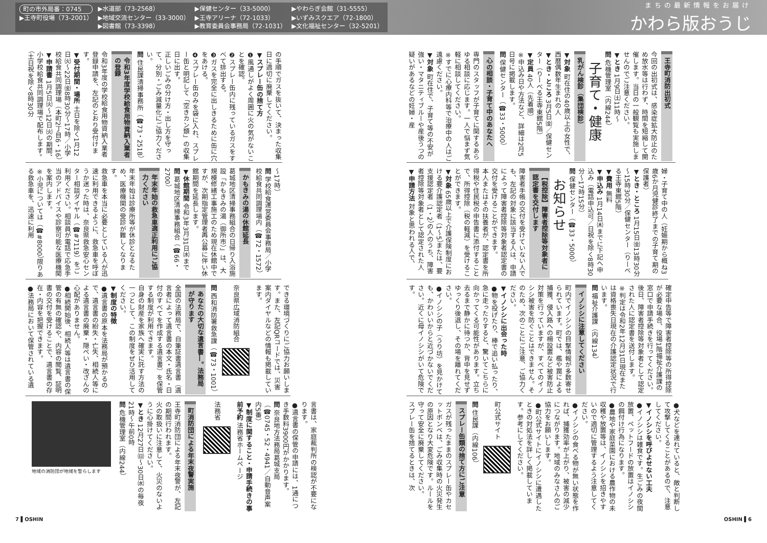町の市外局番：0745 ▶水道部（73-2568） ▶保健センター（33-5000） ▶やわらぎ会館（31-5555） ▶王寺町役場（73-2001） ▶地域交流センター（33-3000） ▶王寺アリーナ（72-1033） ▶いずみスクエア（72-1800） ▶図書館（73-3398） ▶教育委員会事務局（72-1031） ▶文化福祉センター（32-5201）
まちの最新情報をお届け
かわら版おうじ
王寺町消防出初式
今回の出初式は、感染症拡大防止のため放水等は行わず、時間を短縮して開催します。当日の一般観覧も実施しませんのでご注意ください。
▼とき 1月9日㈯11時～
問 危機管理室（内線244）
子育て・健康
乳がん検診（集団検診）
▼対象 町在住の40歳以上の女性で、西暦偶数年生まれの人
▼とき・ところ 3月5日㈮／保健センター（りーべる王寺東館5階）
▼定員 40人（先着順）
※申込み日や方法など、詳細は2月5日号に掲載します。
問 保健センター（☎33・5000）
心の相談・子育て中のあなたへ
専門のスタッフが子育てに関するあらゆる相談に応じます。一人で悩まず気軽に相談してください。
※すでに心療内科等で治療中の人はご遠慮ください。
▼対象 町在住で、子育て等の不安が強い・マタニティブルーや産後うつの疑いがあるなどの妊婦・産
婦・子育て中の人（妊娠期から概ね3歳6か月児健診終了までの子育て期の保護者）
▼とき・ところ 1月15日㈮13時30分～15時30分／保健センター（りーべる王寺東館5階）
▼費用 無料
▼申込み 1月14日㈭までに下記へ申込み（電話申込可／日祝を除く8時30分～17時15分）
問 保健センター（☎33・5000）
お知らせ
【税控除】障害者控除等対象者に認定書を交付します
障害者手帳の交付を受けていない人でも、左記の対象に該当する人は、申請によって障害者控除等対象者認定書の交付を受けることができます。
本人またはその扶養者が、認定書を所得税や住民税の申告書に添付することで、所得控除（税の軽減）を受けることができます。
▼対象 65歳以上で介護保険制度における要介護認定者（1～5）または、要支援認定者（1・2）の人のうち、障害者控除等対象者として認定された人
▼申請方法 対象と思われる人で、
確定申告等で障害者控除等の所得控除が必要な場合、役場1階福祉介護課の窓口で申請手続きを行ってください。後日、障害者控除等対象者として認定された人に認定書を送付します。
※判定は令和2年12月31日現在または資格喪失日現在の介護認定状況で行います。
問 福祉介護課（内線134）
イノシシに注意してください
町内でイノシシの目撃情報が多数寄せられています。町では、檻や罠による捕獲、侵入路への柵設置など被害防止対策を行っていますが、すべてのイノシシ被害を防ぐことはできません。そのため、次のことにご注意、ご協力ください。
▼イノシシに出会った時
●物を投げたり、棒で追い払ったり、急に走ったりすると、驚いてこちらに向かってくる可能性があります。立ち去るまで静かに待つか、背中を見せずゆっくり後退し、その場を離れてください。
●イノシシの子（うり坊）を見かけても、かわいいからと近づかないでください。近くに母イノシシがいて危険です。
●犬などを連れていると、敵と判断して攻撃してくることがあるので、注意してください。
▼イノシシを呼びよせない工夫
●イノシシは雑食です。生ごみの夜間放置、ペットフードの放置はイノシシの餌付け行為になります。
●農地や家庭菜園における農作物の未収穫や放置等は、イノシシを招きやすいので適切に管理するよう注意してください。
●イノシシの食べる物が無い状態を作れば、捕獲効率が上がり、被害の減少につながります。地域のみなさんのご協力をお願いします。
●町公式サイトにイノシシに遭遇したときの対処法を詳しく掲載しています。参考にしてください。
町公式サイト
問 住民課（内線106）
スプレー缶類の捨て方にご注意
ガスが残ったままのスプレー缶やカセットボンベは、ごみ収集時の火災発生の原因となり大変危険です。ルールを守って安全に廃棄してください。
スプレー缶を捨てるときは、次
の手順でガスを抜いて、決まった収集日に適切に廃棄してください。
▼スプレー缶の捨て方
❶風通しがよく周囲に火の気がないことを確認。
❷スプレー缶内に残っているガスをすべて排出する。
❸ガスを完全に出しきるために缶に穴をあける。
❹スプレー缶のみを袋に入れ、スプレー缶と明記して「空きカン類」の収集日に出す。
正しいごみの分け方・出し方を守って、分別・ごみ減量化にご協力ください。
問 住民課清掃事務所（☎73・2518）
令和3年度学校給食用物資納入業者の登録
令和3年度の学校給食用物資納入業者登録申請を、左記のとおり受付けます。
▼受付期間・場所 土日を除く1月12日㈫～22日㈮8時30分～17時／小学校給食共同調理場（本町2丁目6・16）
▼申請書 1月5日㈫～12日㈫の期間、小学校給食共同調理場で配布します。（土日祝を除く8時30分
～17時）
問 学校給食運営委員会事務局／小学校給食共同調理場内（☎72・1572）
かもきみの湯の休館延長
葛城地区清掃事務組合の日帰り入浴施設「かもきみの湯（御所市）」は、大規模修繕工事施工のため現在休館中ですが、次期指定管理者再公募に伴い休館期間を延長します。
▼休館期間 令和3年3月31日㈬まで
問 葛城地区清掃事務組合（☎66・2700）
年末年始の救急車適正利用にご協力ください
年末年始は診療所等が休診となるため、医療機関の受診が難しくなります。
救急車を本当に必要としている人が迅速に利用できるように、救急車を呼ぼうか迷った時は、奈良県救急安心センター相談ダイヤル（☎#7119）をご利用ください。相談員が電話で応急手当のアドバイスや診察可能な医療機関を案内します。
※小児については（☎#8000）限りある救急車を、迅速に利用
できる環境づくりにご協力お願いします。また、左記QRコードでは、災害案内ダイヤルなどの情報も掲載しています。
奈良県広域消防組合
問 西和消防署救急課（☎73・1001）
あなたの大切な遺言書―。法務局が守ります
全国の法務局で、自筆証書遺言書（遺言者によって遺言書の本文・氏名・日付のすべてを作成する遺言書）を保管する制度が利用できます。
自身の財産を家族へ確実に託す方法の一つとして、この制度をぜひ活用してください。
▼制度の特徴
●遺言書の原本を法務局が預かるので、遺言書の紛失・亡失、相続人等による遺言書の廃棄・隠ぺい・改ざんの心配がありません。
●相続開始後、相続人等は遺言書の保管の有無の確認や、内容の閲覧、証明書の交付を受けることで、遺言書の存在・内容を把握できます。
●法務局において保管されている遺
言書は、家庭裁判所の検認が不要になります。
●遺言書の保管の申請には、1通につき手数料3900円がかかります。
問 奈良地方法務局葛城支局（☎0745・52・4941／自動音声案内5番）
▼制度に関すること・申請手続きの事前予約 法務省ホームページ
法務省
町消防団による年末夜警実施
王寺町消防団による年末夜警が、左記の期間行われます。
火の取扱いに注意して、火災のないように心掛けてください。
▼とき 12月27日㈰～30日㈬の毎夜21時～午前0時
問 危機管理室（内線244）
地域の消防団が地域を警らします
7 ▌OSHIN OSHIN ▌6